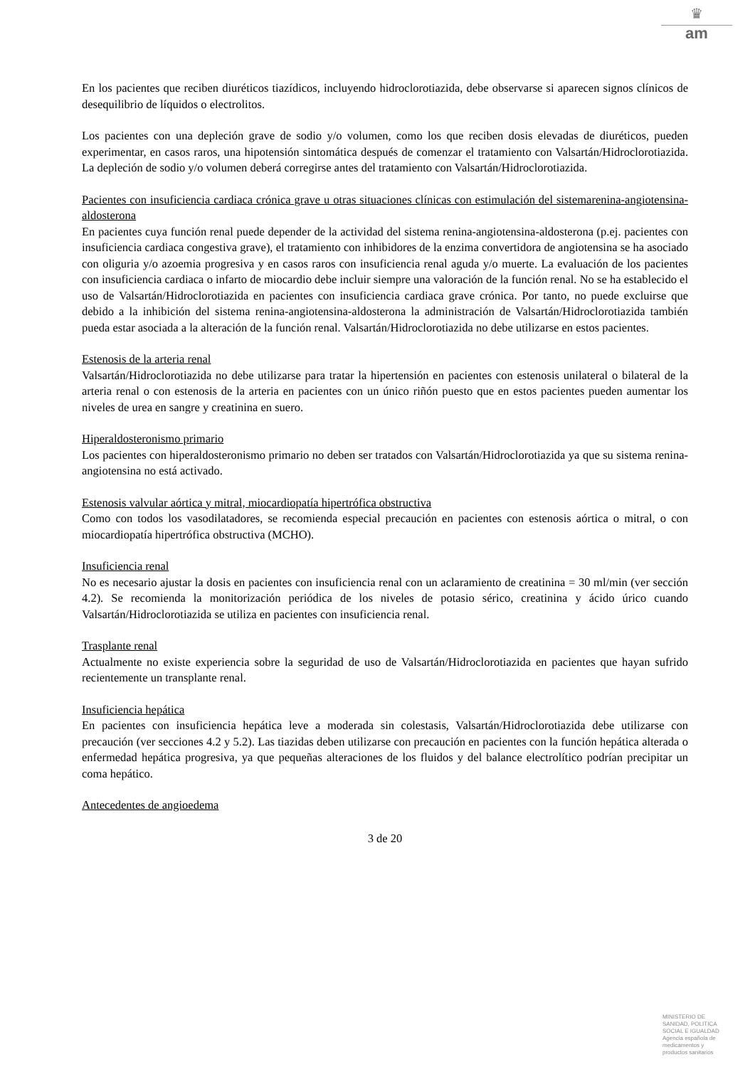♛
am
En los pacientes que reciben diuréticos tiazídicos, incluyendo hidroclorotiazida, debe observarse si aparecen signos clínicos de desequilibrio de líquidos o electrolitos.
Los pacientes con una depleción grave de sodio y/o volumen, como los que reciben dosis elevadas de diuréticos, pueden experimentar, en casos raros, una hipotensión sintomática después de comenzar el tratamiento con Valsartán/Hidroclorotiazida. La depleción de sodio y/o volumen deberá corregirse antes del tratamiento con Valsartán/Hidroclorotiazida.
Pacientes con insuficiencia cardiaca crónica grave u otras situaciones clínicas con estimulación del sistemarenina-angiotensina-aldosterona
En pacientes cuya función renal puede depender de la actividad del sistema renina-angiotensina-aldosterona (p.ej. pacientes con insuficiencia cardiaca congestiva grave), el tratamiento con inhibidores de la enzima convertidora de angiotensina se ha asociado con oliguria y/o azoemia progresiva y en casos raros con insuficiencia renal aguda y/o muerte. La evaluación de los pacientes con insuficiencia cardiaca o infarto de miocardio debe incluir siempre una valoración de la función renal. No se ha establecido el uso de Valsartán/Hidroclorotiazida en pacientes con insuficiencia cardiaca grave crónica. Por tanto, no puede excluirse que debido a la inhibición del sistema renina-angiotensina-aldosterona la administración de Valsartán/Hidroclorotiazida también pueda estar asociada a la alteración de la función renal. Valsartán/Hidroclorotiazida no debe utilizarse en estos pacientes.
Estenosis de la arteria renal
Valsartán/Hidroclorotiazida no debe utilizarse para tratar la hipertensión en pacientes con estenosis unilateral o bilateral de la arteria renal o con estenosis de la arteria en pacientes con un único riñón puesto que en estos pacientes pueden aumentar los niveles de urea en sangre y creatinina en suero.
Hiperaldosteronismo primario
Los pacientes con hiperaldosteronismo primario no deben ser tratados con Valsartán/Hidroclorotiazida ya que su sistema renina-angiotensina no está activado.
Estenosis valvular aórtica y mitral, miocardiopatía hipertrófica obstructiva
Como con todos los vasodilatadores, se recomienda especial precaución en pacientes con estenosis aórtica o mitral, o con miocardiopatía hipertrófica obstructiva (MCHO).
Insuficiencia renal
No es necesario ajustar la dosis en pacientes con insuficiencia renal con un aclaramiento de creatinina = 30 ml/min (ver sección 4.2). Se recomienda la monitorización periódica de los niveles de potasio sérico, creatinina y ácido úrico cuando Valsartán/Hidroclorotiazida se utiliza en pacientes con insuficiencia renal.
Trasplante renal
Actualmente no existe experiencia sobre la seguridad de uso de Valsartán/Hidroclorotiazida en pacientes que hayan sufrido recientemente un transplante renal.
Insuficiencia hepática
En pacientes con insuficiencia hepática leve a moderada sin colestasis, Valsartán/Hidroclorotiazida debe utilizarse con precaución (ver secciones 4.2 y 5.2). Las tiazidas deben utilizarse con precaución en pacientes con la función hepática alterada o enfermedad hepática progresiva, ya que pequeñas alteraciones de los fluidos y del balance electrolítico podrían precipitar un coma hepático.
Antecedentes de angioedema
3 de 20
MINISTERIO DE
SANIDAD, POLITICA
SOCIAL E IGUALDAD
Agencia española de
medicamentos y
productos sanitarios